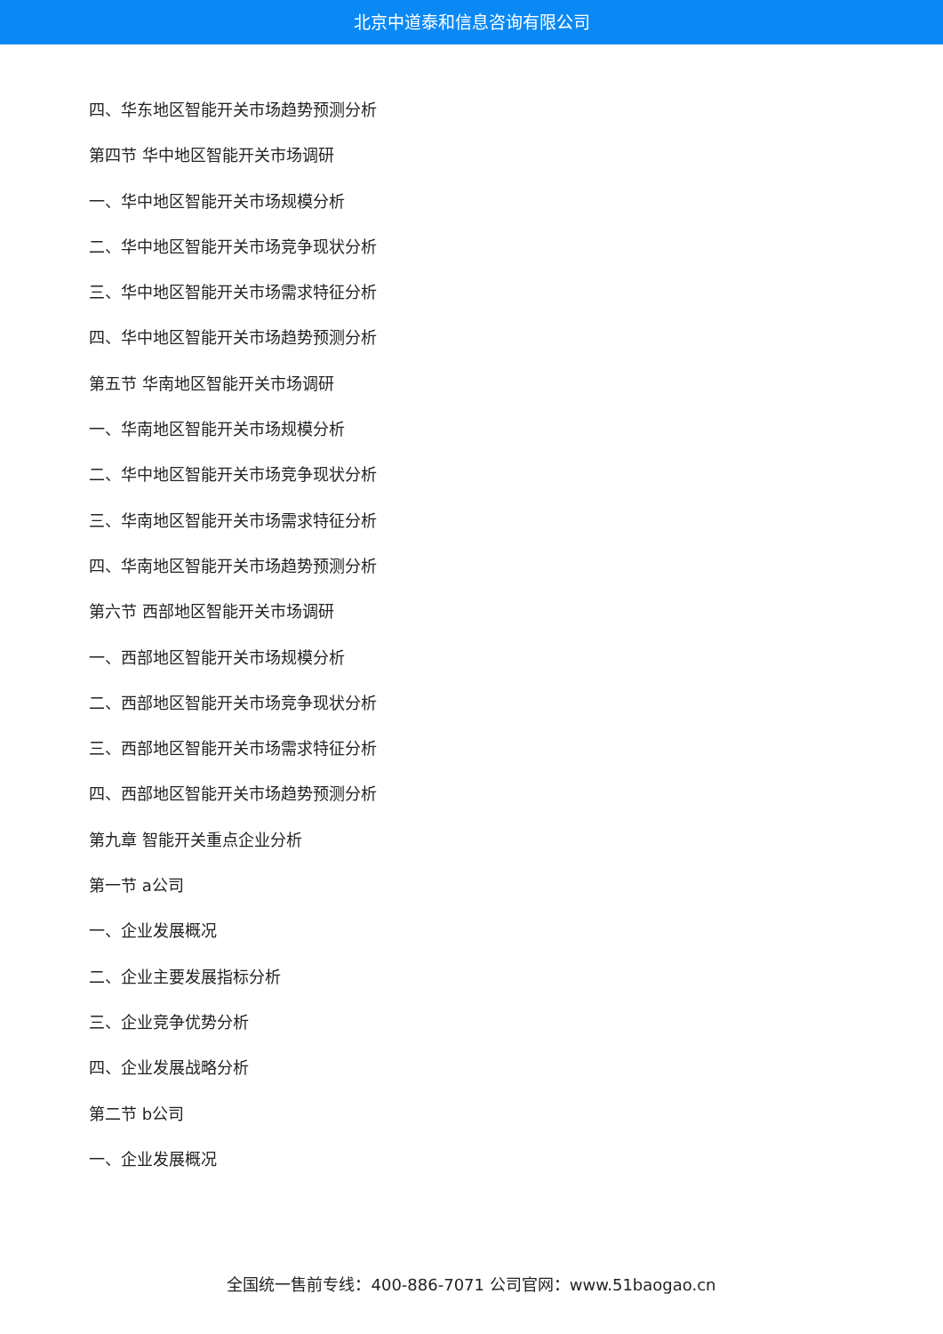北京中道泰和信息咨询有限公司
四、华东地区智能开关市场趋势预测分析
第四节 华中地区智能开关市场调研
一、华中地区智能开关市场规模分析
二、华中地区智能开关市场竞争现状分析
三、华中地区智能开关市场需求特征分析
四、华中地区智能开关市场趋势预测分析
第五节 华南地区智能开关市场调研
一、华南地区智能开关市场规模分析
二、华中地区智能开关市场竞争现状分析
三、华南地区智能开关市场需求特征分析
四、华南地区智能开关市场趋势预测分析
第六节 西部地区智能开关市场调研
一、西部地区智能开关市场规模分析
二、西部地区智能开关市场竞争现状分析
三、西部地区智能开关市场需求特征分析
四、西部地区智能开关市场趋势预测分析
第九章 智能开关重点企业分析
第一节 a公司
一、企业发展概况
二、企业主要发展指标分析
三、企业竞争优势分析
四、企业发展战略分析
第二节 b公司
一、企业发展概况
全国统一售前专线：400-886-7071 公司官网：www.51baogao.cn